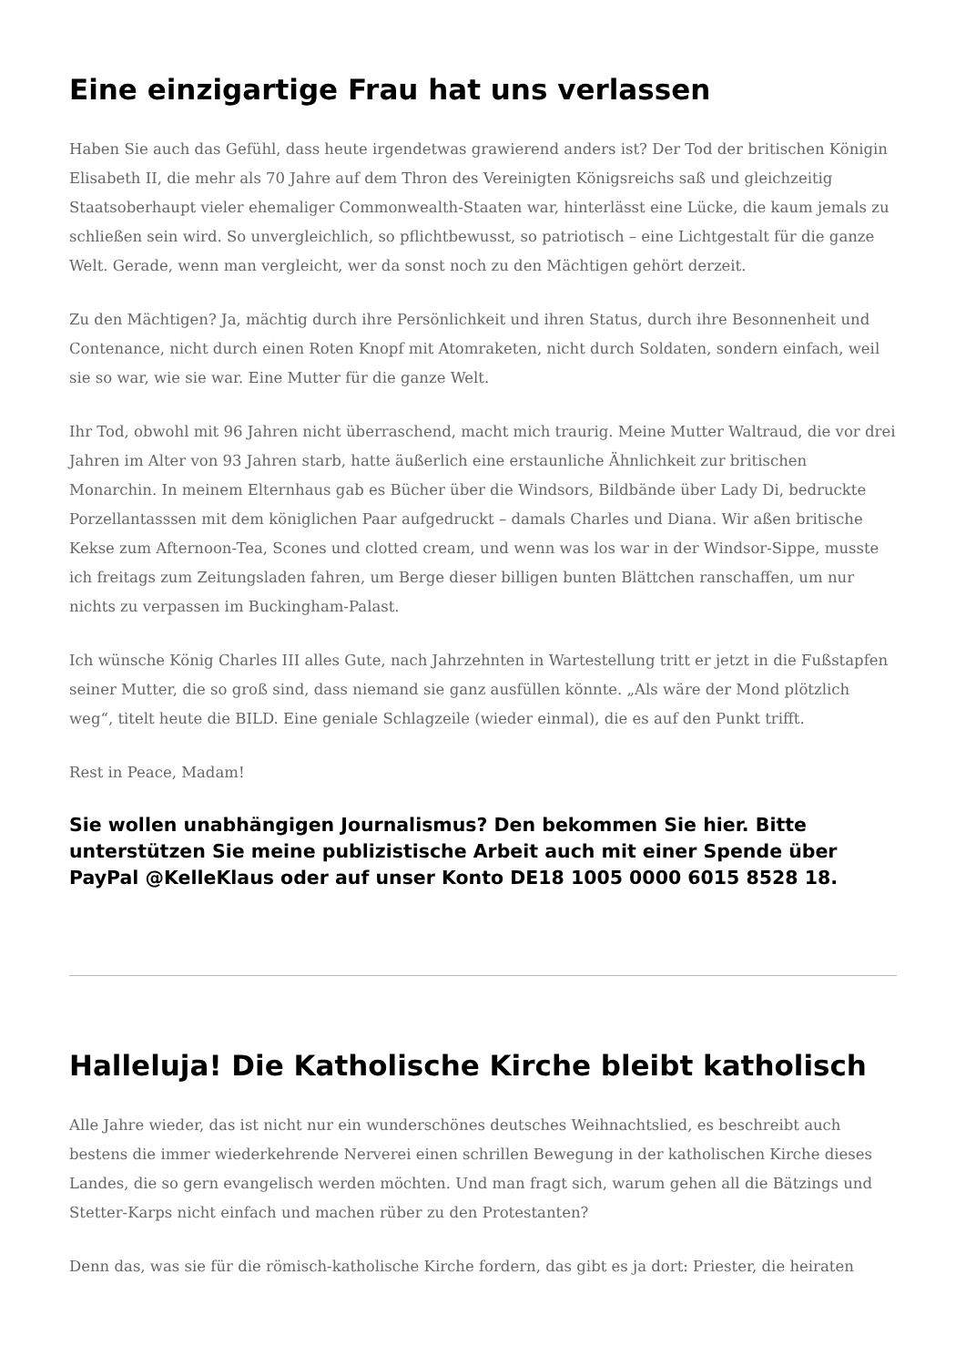Eine einzigartige Frau hat uns verlassen
Haben Sie auch das Gefühl, dass heute irgendetwas grawierend anders ist? Der Tod der britischen Königin Elisabeth II, die mehr als 70 Jahre auf dem Thron des Vereinigten Königsreichs saß und gleichzeitig Staatsoberhaupt vieler ehemaliger Commonwealth-Staaten war, hinterlässt eine Lücke, die kaum jemals zu schließen sein wird. So unvergleichlich, so pflichtbewusst, so patriotisch – eine Lichtgestalt für die ganze Welt. Gerade, wenn man vergleicht, wer da sonst noch zu den Mächtigen gehört derzeit.
Zu den Mächtigen? Ja, mächtig durch ihre Persönlichkeit und ihren Status, durch ihre Besonnenheit und Contenance, nicht durch einen Roten Knopf mit Atomraketen, nicht durch Soldaten, sondern einfach, weil sie so war, wie sie war. Eine Mutter für die ganze Welt.
Ihr Tod, obwohl mit 96 Jahren nicht überraschend, macht mich traurig. Meine Mutter Waltraud, die vor drei Jahren im Alter von 93 Jahren starb, hatte äußerlich eine erstaunliche Ähnlichkeit zur britischen Monarchin. In meinem Elternhaus gab es Bücher über die Windsors, Bildbände über Lady Di, bedruckte Porzellantasssen mit dem königlichen Paar aufgedruckt – damals Charles und Diana. Wir aßen britische Kekse zum Afternoon-Tea, Scones und clotted cream, und wenn was los war in der Windsor-Sippe, musste ich freitags zum Zeitungsladen fahren, um Berge dieser billigen bunten Blättchen ranschaffen, um nur nichts zu verpassen im Buckingham-Palast.
Ich wünsche König Charles III alles Gute, nach Jahrzehnten in Wartestellung tritt er jetzt in die Fußstapfen seiner Mutter, die so groß sind, dass niemand sie ganz ausfüllen könnte. „Als wäre der Mond plötzlich weg“, titelt heute die BILD. Eine geniale Schlagzeile (wieder einmal), die es auf den Punkt trifft.
Rest in Peace, Madam!
Sie wollen unabhängigen Journalismus? Den bekommen Sie hier. Bitte unterstützen Sie meine publizistische Arbeit auch mit einer Spende über PayPal @KelleKlaus oder auf unser Konto DE18 1005 0000 6015 8528 18.
Halleluja! Die Katholische Kirche bleibt katholisch
Alle Jahre wieder, das ist nicht nur ein wunderschönes deutsches Weihnachtslied, es beschreibt auch bestens die immer wiederkehrende Nerverei einen schrillen Bewegung in der katholischen Kirche dieses Landes, die so gern evangelisch werden möchten. Und man fragt sich, warum gehen all die Bätzings und Stetter-Karps nicht einfach und machen rüber zu den Protestanten?
Denn das, was sie für die römisch-katholische Kirche fordern, das gibt es ja dort: Priester, die heiraten